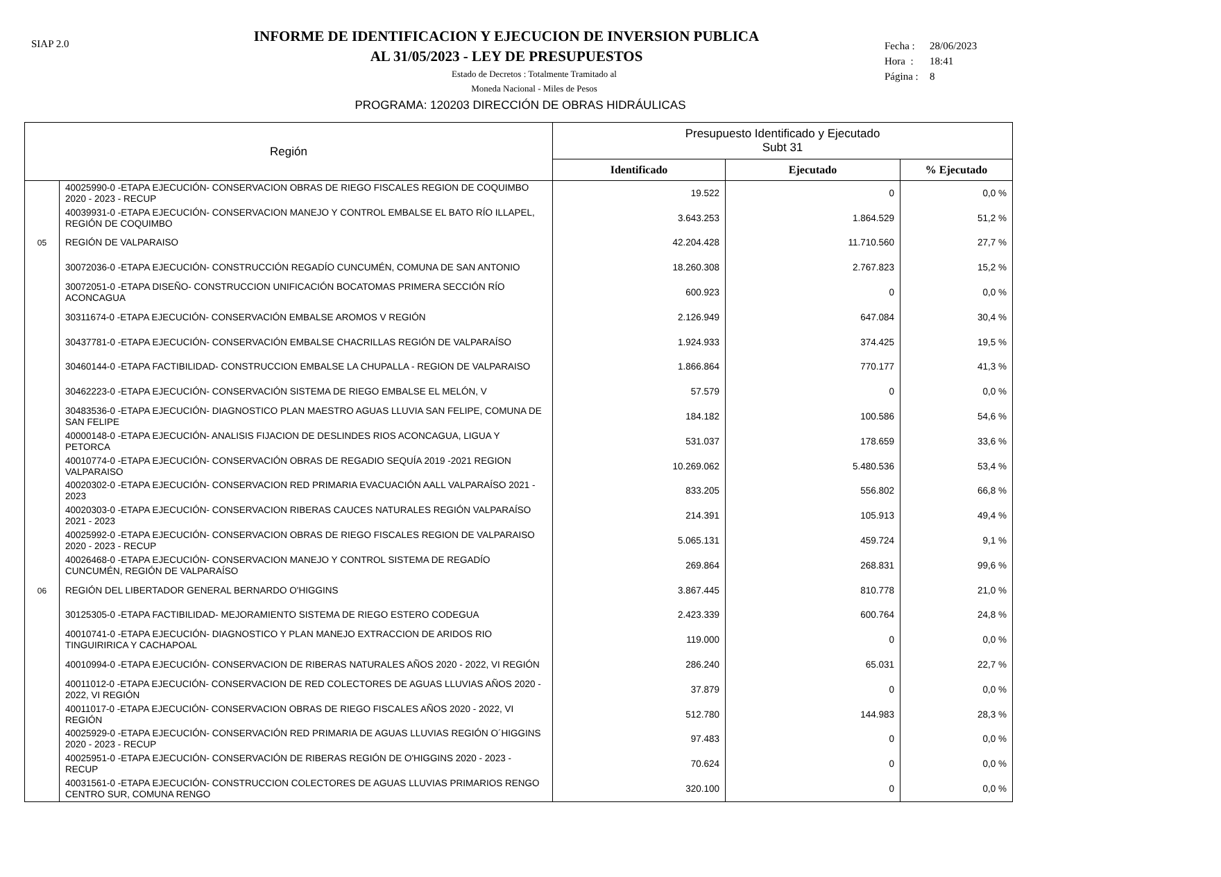SIAP 2.0
Fecha : 28/06/2023
Hora : 18:41
Página : 8
INFORME DE IDENTIFICACION Y EJECUCION DE INVERSION PUBLICA
AL 31/05/2023 - LEY DE PRESUPUESTOS
Estado de Decretos : Totalmente Tramitado al
Moneda Nacional - Miles de Pesos
PROGRAMA: 120203 DIRECCIÓN DE OBRAS HIDRÁULICAS
| Región | | Presupuesto Identificado y Ejecutado Subt 31 | | |
| --- | --- | --- | --- | --- |
| | | Identificado | Ejecutado | % Ejecutado |
| | 40025990-0 -ETAPA EJECUCIÓN- CONSERVACION OBRAS DE RIEGO FISCALES REGION DE COQUIMBO 2020 - 2023 - RECUP | 19.522 | 0 | 0,0 % |
| | 40039931-0 -ETAPA EJECUCIÓN- CONSERVACION MANEJO Y CONTROL EMBALSE EL BATO RÍO ILLAPEL, REGIÓN DE COQUIMBO | 3.643.253 | 1.864.529 | 51,2 % |
| 05 | REGIÓN DE VALPARAISO | 42.204.428 | 11.710.560 | 27,7 % |
| | 30072036-0 -ETAPA EJECUCIÓN- CONSTRUCCIÓN REGADÍO CUNCUMÉN, COMUNA DE SAN ANTONIO | 18.260.308 | 2.767.823 | 15,2 % |
| | 30072051-0 -ETAPA DISEÑO- CONSTRUCCION UNIFICACIÓN BOCATOMAS PRIMERA SECCIÓN RÍO ACONCAGUA | 600.923 | 0 | 0,0 % |
| | 30311674-0 -ETAPA EJECUCIÓN- CONSERVACIÓN EMBALSE AROMOS V REGIÓN | 2.126.949 | 647.084 | 30,4 % |
| | 30437781-0 -ETAPA EJECUCIÓN- CONSERVACIÓN EMBALSE CHACRILLAS REGIÓN DE VALPARAÍSO | 1.924.933 | 374.425 | 19,5 % |
| | 30460144-0 -ETAPA FACTIBILIDAD- CONSTRUCCION EMBALSE LA CHUPALLA - REGION DE VALPARAISO | 1.866.864 | 770.177 | 41,3 % |
| | 30462223-0 -ETAPA EJECUCIÓN- CONSERVACIÓN SISTEMA DE RIEGO EMBALSE EL MELÓN, V | 57.579 | 0 | 0,0 % |
| | 30483536-0 -ETAPA EJECUCIÓN- DIAGNOSTICO PLAN MAESTRO AGUAS LLUVIA SAN FELIPE, COMUNA DE SAN FELIPE | 184.182 | 100.586 | 54,6 % |
| | 40000148-0 -ETAPA EJECUCIÓN- ANALISIS FIJACION DE DESLINDES RIOS ACONCAGUA, LIGUA Y PETORCA | 531.037 | 178.659 | 33,6 % |
| | 40010774-0 -ETAPA EJECUCIÓN- CONSERVACIÓN OBRAS DE REGADIO SEQUÍA 2019 -2021 REGION VALPARAISO | 10.269.062 | 5.480.536 | 53,4 % |
| | 40020302-0 -ETAPA EJECUCIÓN- CONSERVACION RED PRIMARIA EVACUACIÓN AALL VALPARAÍSO 2021 - 2023 | 833.205 | 556.802 | 66,8 % |
| | 40020303-0 -ETAPA EJECUCIÓN- CONSERVACION RIBERAS CAUCES NATURALES REGIÓN VALPARAÍSO 2021 - 2023 | 214.391 | 105.913 | 49,4 % |
| | 40025992-0 -ETAPA EJECUCIÓN- CONSERVACION OBRAS DE RIEGO FISCALES REGION DE VALPARAISO 2020 - 2023 - RECUP | 5.065.131 | 459.724 | 9,1 % |
| | 40026468-0 -ETAPA EJECUCIÓN- CONSERVACION MANEJO Y CONTROL SISTEMA DE REGADÍO CUNCUMÉN, REGIÓN DE VALPARAÍSO | 269.864 | 268.831 | 99,6 % |
| 06 | REGIÓN DEL LIBERTADOR GENERAL BERNARDO O'HIGGINS | 3.867.445 | 810.778 | 21,0 % |
| | 30125305-0 -ETAPA FACTIBILIDAD- MEJORAMIENTO SISTEMA DE RIEGO ESTERO CODEGUA | 2.423.339 | 600.764 | 24,8 % |
| | 40010741-0 -ETAPA EJECUCIÓN- DIAGNOSTICO Y PLAN MANEJO EXTRACCION DE ARIDOS RIO TINGUIRIRICA Y CACHAPOAL | 119.000 | 0 | 0,0 % |
| | 40010994-0 -ETAPA EJECUCIÓN- CONSERVACION DE RIBERAS NATURALES AÑOS 2020 - 2022, VI REGIÓN | 286.240 | 65.031 | 22,7 % |
| | 40011012-0 -ETAPA EJECUCIÓN- CONSERVACION DE RED COLECTORES DE AGUAS LLUVIAS AÑOS 2020 - 2022, VI REGIÓN | 37.879 | 0 | 0,0 % |
| | 40011017-0 -ETAPA EJECUCIÓN- CONSERVACION OBRAS DE RIEGO FISCALES AÑOS 2020 - 2022, VI REGIÓN | 512.780 | 144.983 | 28,3 % |
| | 40025929-0 -ETAPA EJECUCIÓN- CONSERVACIÓN RED PRIMARIA DE AGUAS LLUVIAS REGIÓN O´HIGGINS 2020 - 2023 - RECUP | 97.483 | 0 | 0,0 % |
| | 40025951-0 -ETAPA EJECUCIÓN- CONSERVACIÓN DE RIBERAS REGIÓN DE O'HIGGINS 2020 - 2023 - RECUP | 70.624 | 0 | 0,0 % |
| | 40031561-0 -ETAPA EJECUCIÓN- CONSTRUCCION COLECTORES DE AGUAS LLUVIAS PRIMARIOS RENGO CENTRO SUR, COMUNA RENGO | 320.100 | 0 | 0,0 % |